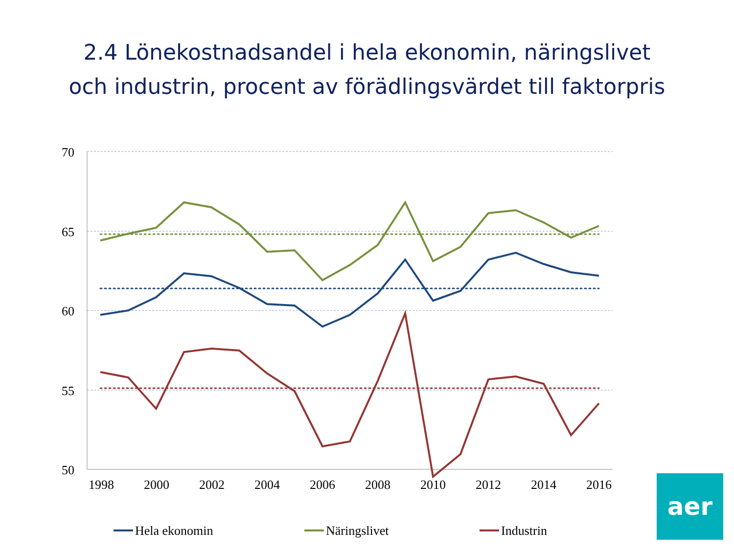2.4 Lönekostnadsandel i hela ekonomin, näringslivet
och industrin, procent av förädlingsvärdet till faktorpris
70
65
60
55
50
1998
2000
2002
2004
2006
2008
2010
2012
2014
2016
Hela ekonomin
Näringslivet
Industrin
aer